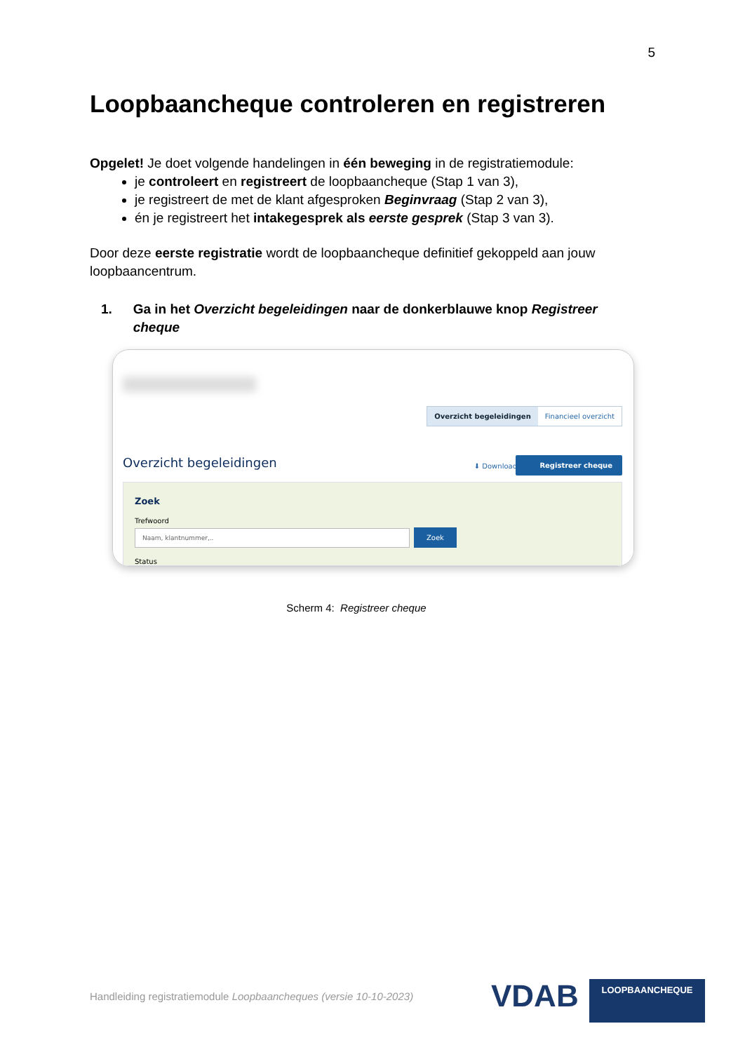5
Loopbaancheque controleren en registreren
Opgelet! Je doet volgende handelingen in één beweging in de registratiemodule:
je controleert en registreert de loopbaancheque (Stap 1 van 3),
je registreert de met de klant afgesproken Beginvraag (Stap 2 van 3),
én je registreert het intakegesprek als eerste gesprek (Stap 3 van 3).
Door deze eerste registratie wordt de loopbaancheque definitief gekoppeld aan jouw loopbaancentrum.
1. Ga in het Overzicht begeleidingen naar de donkerblauwe knop Registreer cheque
Overzicht begeleidingen Financieel overzicht
Overzicht begeleidingen ⬇ Download
Registreer cheque
Zoek
Trefwoord
Naam, klantnummer,.. Zoek
Status
Scherm 4: Registreer cheque
Handleiding registratiemodule Loopbaancheques (versie 10-10-2023)
VDAB LOOPBAANCHEQUE